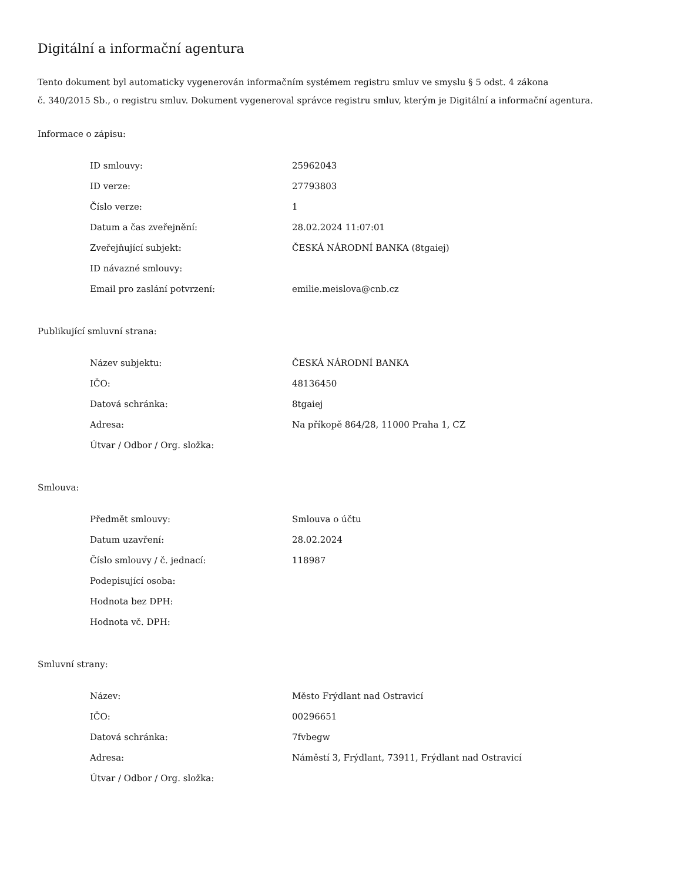Digitální a informační agentura
Tento dokument byl automaticky vygenerován informačním systémem registru smluv ve smyslu § 5 odst. 4 zákona
č. 340/2015 Sb., o registru smluv. Dokument vygeneroval správce registru smluv, kterým je Digitální a informační agentura.
Informace o zápisu:
| ID smlouvy: | 25962043 |
| ID verze: | 27793803 |
| Číslo verze: | 1 |
| Datum a čas zveřejnění: | 28.02.2024 11:07:01 |
| Zveřejňující subjekt: | ČESKÁ NÁRODNÍ BANKA (8tgaiej) |
| ID návazné smlouvy: | |
| Email pro zaslání potvrzení: | emilie.meislova@cnb.cz |
Publikující smluvní strana:
| Název subjektu: | ČESKÁ NÁRODNÍ BANKA |
| IČO: | 48136450 |
| Datová schránka: | 8tgaiej |
| Adresa: | Na příkopě 864/28, 11000 Praha 1, CZ |
| Útvar / Odbor / Org. složka: | |
Smlouva:
| Předmět smlouvy: | Smlouva o účtu |
| Datum uzavření: | 28.02.2024 |
| Číslo smlouvy / č. jednací: | 118987 |
| Podepisující osoba: | |
| Hodnota bez DPH: | |
| Hodnota vč. DPH: | |
Smluvní strany:
| Název: | Město Frýdlant nad Ostravicí |
| IČO: | 00296651 |
| Datová schránka: | 7fvbegw |
| Adresa: | Náměstí 3, Frýdlant, 73911, Frýdlant nad Ostravicí |
| Útvar / Odbor / Org. složka: | |